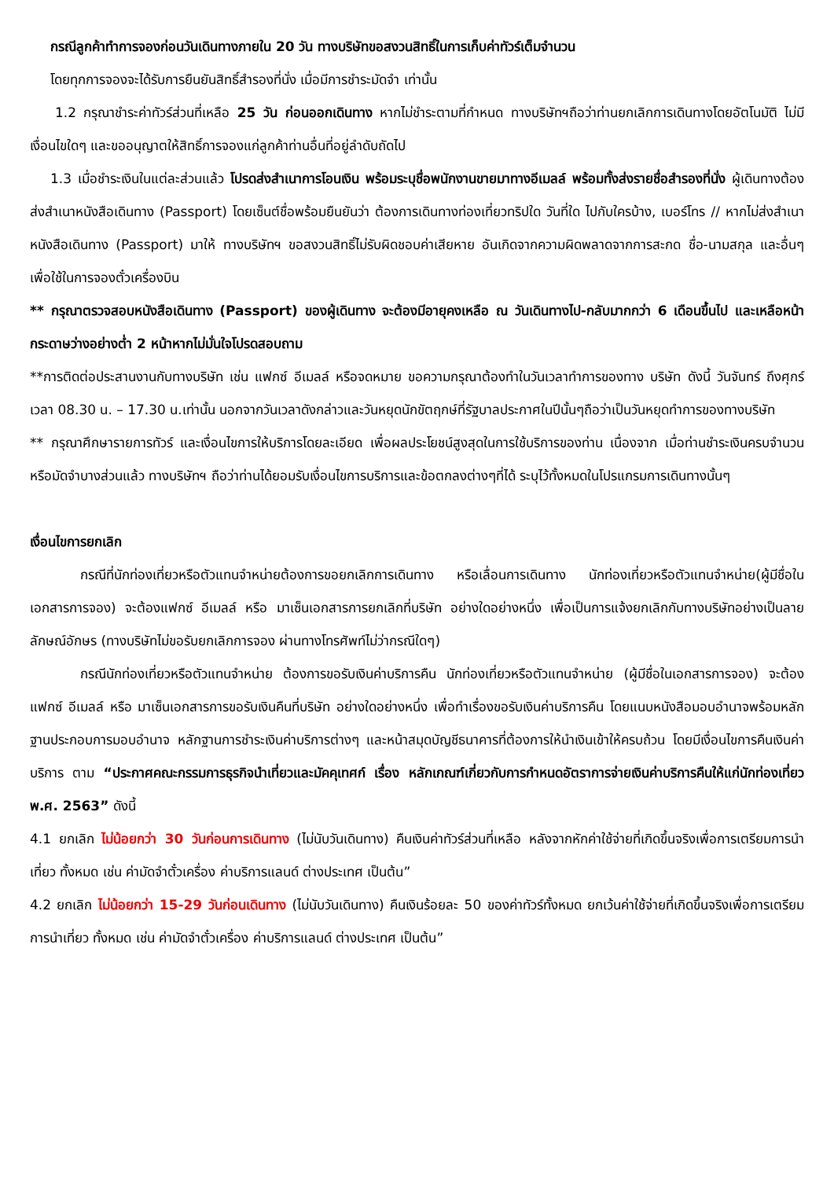กรณีลูกค้าทำการจองก่อนวันเดินทางภายใน 20 วัน ทางบริษัทขอสงวนสิทธิ์ในการเก็บค่าทัวร์เต็มจำนวน
โดยทุกการจองจะได้รับการยืนยันสิทธิ์สำรองที่นั่ง เมื่อมีการชำระมัดจำ เท่านั้น
1.2 กรุณาชำระค่าทัวร์ส่วนที่เหลือ 25 วัน ก่อนออกเดินทาง หากไม่ชำระตามที่กำหนด ทางบริษัทฯถือว่าท่านยกเลิกการเดินทางโดยอัตโนมัติ ไม่มีเงื่อนไขใดๆ และขออนุญาตให้สิทธิ์การจองแก่ลูกค้าท่านอื่นที่อยู่ลำดับถัดไป
1.3 เมื่อชำระเงินในแต่ละส่วนแล้ว โปรดส่งสำเนาการโอนเงิน พร้อมระบุชื่อพนักงานขายมาทางอีเมลล์ พร้อมทั้งส่งรายชื่อสำรองที่นั่ง ผู้เดินทางต้องส่งสำเนาหนังสือเดินทาง (Passport) โดยเซ็นต์ชื่อพร้อมยืนยันว่า ต้องการเดินทางท่องเที่ยวทริปใด วันที่ใด ไปกับใครบ้าง, เบอร์โทร // หากไม่ส่งสำเนาหนังสือเดินทาง (Passport) มาให้ ทางบริษัทฯ ขอสงวนสิทธิ์ไม่รับผิดชอบค่าเสียหาย อันเกิดจากความผิดพลาดจากการสะกด ชื่อ-นามสกุล และอื่นๆ เพื่อใช้ในการจองตั๋วเครื่องบิน
** กรุณาตรวจสอบหนังสือเดินทาง (Passport) ของผู้เดินทาง จะต้องมีอายุคงเหลือ ณ วันเดินทางไป-กลับมากกว่า 6 เดือนขึ้นไป และเหลือหน้ากระดาษว่างอย่างต่ำ 2 หน้าหากไม่มั่นใจโปรดสอบถาม
**การติดต่อประสานงานกับทางบริษัท เช่น แฟกซ์ อีเมลล์ หรือจดหมาย ขอความกรุณาต้องทำในวันเวลาทำการของทาง บริษัท ดังนี้ วันจันทร์ ถึงศุกร์ เวลา 08.30 น. – 17.30 น.เท่านั้น นอกจากวันเวลาดังกล่าวและวันหยุดนักขัตฤกษ์ที่รัฐบาลประกาศในปีนั้นๆถือว่าเป็นวันหยุดทำการของทางบริษัท
** กรุณาศึกษารายการทัวร์ และเงื่อนไขการให้บริการโดยละเอียด เพื่อผลประโยชน์สูงสุดในการใช้บริการของท่าน เนื่องจาก เมื่อท่านชำระเงินครบจำนวนหรือมัดจำบางส่วนแล้ว ทางบริษัทฯ ถือว่าท่านได้ยอมรับเงื่อนไขการบริการและข้อตกลงต่างๆที่ได้ ระบุไว้ทั้งหมดในโปรแกรมการเดินทางนั้นๆ
เงื่อนไขการยกเลิก
กรณีที่นักท่องเที่ยวหรือตัวแทนจำหน่ายต้องการขอยกเลิกการเดินทาง หรือเลื่อนการเดินทาง นักท่องเที่ยวหรือตัวแทนจำหน่าย(ผู้มีชื่อในเอกสารการจอง) จะต้องแฟกซ์ อีเมลล์ หรือ มาเซ็นเอกสารการยกเลิกที่บริษัท อย่างใดอย่างหนึ่ง เพื่อเป็นการแจ้งยกเลิกกับทางบริษัทอย่างเป็นลายลักษณ์อักษร (ทางบริษัทไม่ขอรับยกเลิกการจอง ผ่านทางโทรศัพท์ไม่ว่ากรณีใดๆ)
กรณีนักท่องเที่ยวหรือตัวแทนจำหน่าย ต้องการขอรับเงินค่าบริการคืน นักท่องเที่ยวหรือตัวแทนจำหน่าย (ผู้มีชื่อในเอกสารการจอง) จะต้องแฟกซ์ อีเมลล์ หรือ มาเซ็นเอกสารการขอรับเงินคืนที่บริษัท อย่างใดอย่างหนึ่ง เพื่อทำเรื่องขอรับเงินค่าบริการคืน โดยแนบหนังสือมอบอำนาจพร้อมหลักฐานประกอบการมอบอำนาจ หลักฐานการชำระเงินค่าบริการต่างๆ และหน้าสมุดบัญชีธนาคารที่ต้องการให้นำเงินเข้าให้ครบถ้วน โดยมีเงื่อนไขการคืนเงินค่าบริการ ตาม “ประกาศคณะกรรมการธุรกิจนำเที่ยวและมัคคุเทศก์ เรื่อง หลักเกณฑ์เกี่ยวกับการกำหนดอัตราการจ่ายเงินค่าบริการคืนให้แก่นักท่องเที่ยว พ.ศ. 2563” ดังนี้
4.1 ยกเลิก ไม่น้อยกว่า 30 วันก่อนการเดินทาง (ไม่นับวันเดินทาง) คืนเงินค่าทัวร์ส่วนที่เหลือ หลังจากหักค่าใช้จ่ายที่เกิดขึ้นจริงเพื่อการเตรียมการนำเที่ยว ทั้งหมด เช่น ค่ามัดจำตั๋วเครื่อง ค่าบริการแลนด์ ต่างประเทศ เป็นต้น”
4.2 ยกเลิก ไม่น้อยกว่า 15-29 วันก่อนเดินทาง (ไม่นับวันเดินทาง) คืนเงินร้อยละ 50 ของค่าทัวร์ทั้งหมด ยกเว้นค่าใช้จ่ายที่เกิดขึ้นจริงเพื่อการเตรียมการนำเที่ยว ทั้งหมด เช่น ค่ามัดจำตั๋วเครื่อง ค่าบริการแลนด์ ต่างประเทศ เป็นต้น”